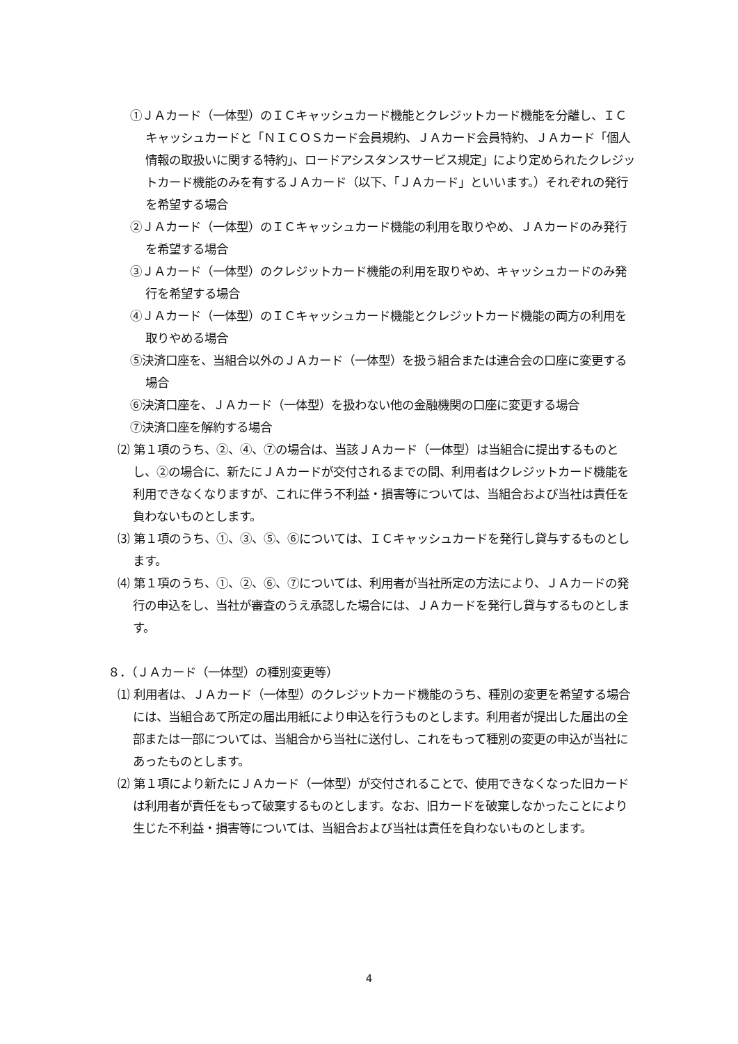①ＪＡカード（一体型）のＩＣキャッシュカード機能とクレジットカード機能を分離し、ＩＣキャッシュカードと「ＮＩＣＯＳカード会員規約、ＪＡカード会員特約、ＪＡカード「個人情報の取扱いに関する特約」、ロードアシスタンスサービス規定」により定められたクレジットカード機能のみを有するＪＡカード（以下、「ＪＡカード」といいます。）それぞれの発行を希望する場合
②ＪＡカード（一体型）のＩＣキャッシュカード機能の利用を取りやめ、ＪＡカードのみ発行を希望する場合
③ＪＡカード（一体型）のクレジットカード機能の利用を取りやめ、キャッシュカードのみ発行を希望する場合
④ＪＡカード（一体型）のＩＣキャッシュカード機能とクレジットカード機能の両方の利用を取りやめる場合
⑤決済口座を、当組合以外のＪＡカード（一体型）を扱う組合または連合会の口座に変更する場合
⑥決済口座を、ＪＡカード（一体型）を扱わない他の金融機関の口座に変更する場合
⑦決済口座を解約する場合
⑵ 第１項のうち、②、④、⑦の場合は、当該ＪＡカード（一体型）は当組合に提出するものとし、②の場合に、新たにＪＡカードが交付されるまでの間、利用者はクレジットカード機能を利用できなくなりますが、これに伴う不利益・損害等については、当組合および当社は責任を負わないものとします。
⑶ 第１項のうち、①、③、⑤、⑥については、ＩＣキャッシュカードを発行し貸与するものとします。
⑷ 第１項のうち、①、②、⑥、⑦については、利用者が当社所定の方法により、ＪＡカードの発行の申込をし、当社が審査のうえ承認した場合には、ＪＡカードを発行し貸与するものとします。
８．（ＪＡカード（一体型）の種別変更等）
⑴ 利用者は、ＪＡカード（一体型）のクレジットカード機能のうち、種別の変更を希望する場合には、当組合あて所定の届出用紙により申込を行うものとします。利用者が提出した届出の全部または一部については、当組合から当社に送付し、これをもって種別の変更の申込が当社にあったものとします。
⑵ 第１項により新たにＪＡカード（一体型）が交付されることで、使用できなくなった旧カードは利用者が責任をもって破棄するものとします。なお、旧カードを破棄しなかったことにより生じた不利益・損害等については、当組合および当社は責任を負わないものとします。
4